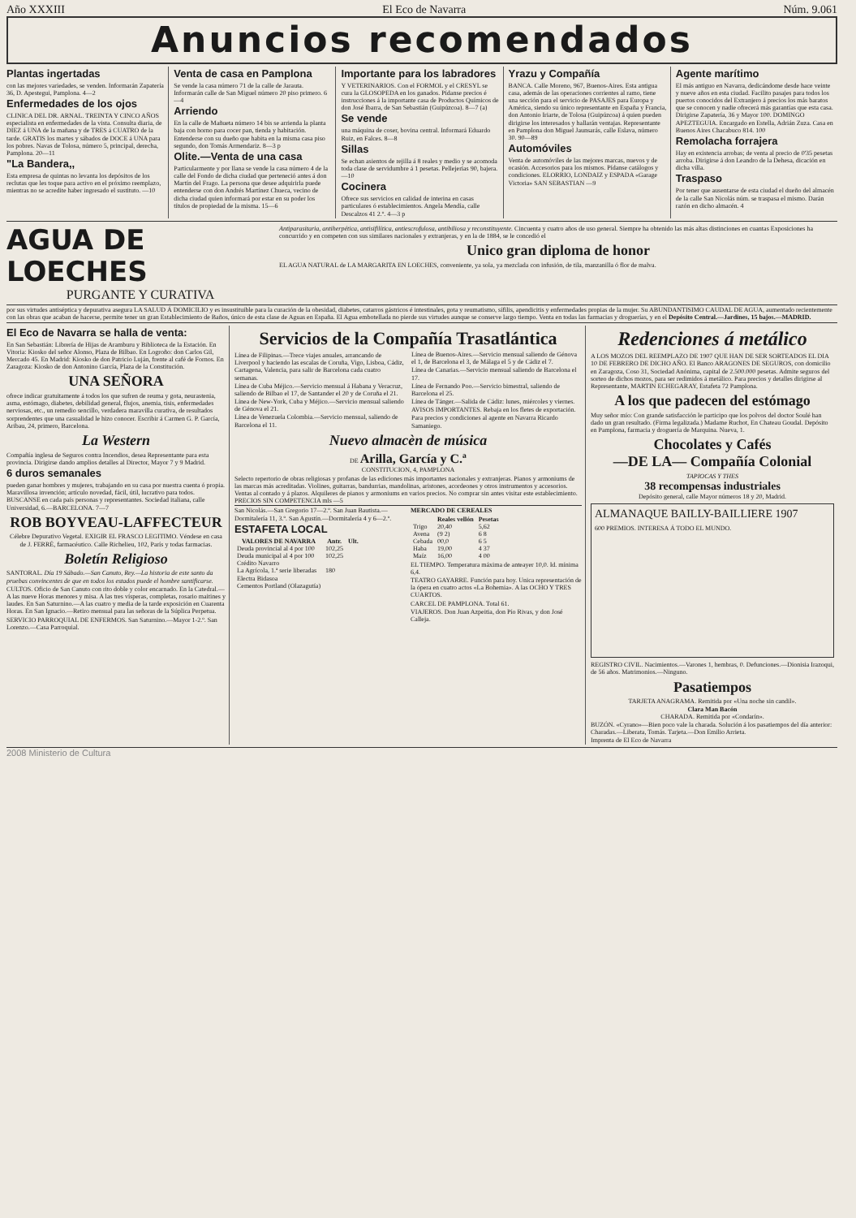Año XXXIII El Eco de Navarra Núm. 9.061
Anuncios recomendados
Plantas ingertadas
con las mejores variedades, se venden. Informarán Zapatería 36, D. Apestegui, Pamplona. 4—2
Enfermedades de los ojos
CLINICA DEL DR. ARNAL. TREINTA Y CINCO AÑOS especialista en enfermedades de la vista. Consulta diaria, de DIEZ á UNA de la mañana y de TRES á CUATRO de la tarde. GRATIS los martes y sábados de DOCE á UNA para los pobres. Navas de Tolosa, número 5, principal, derecha, Pamplona. 20—11
"La Bandera,,
Esta empresa de quintas no levanta los depósitos de los reclutas que les toque para activo en el próximo reemplazo, mientras no se acredite haber ingresado el sustituto. —10
Venta de casa en Pamplona
Se vende la casa número 71 de la calle de Jarauta. Informarán calle de San Miguel número 20 piso primero. 6—4
Arriendo
En la calle de Mañueta número 14 bis se arrienda la planta baja con horno para cocer pan, tienda y habitación. Entenderse con su dueño que habita en la misma casa piso segundo, don Tomás Armendariz. 8—3 p
Olite.—Venta de una casa
Particularmente y por llana se vende la casa número 4 de la calle del Fondo de dicha ciudad que perteneció antes á don Martín del Frago. La persona que desee adquirirla puede entenderse con don Andrés Martínez Chueca, vecino de dicha ciudad quien informará por estar en su poder los títulos de propiedad de la misma. 15—6
Importante para los labradores
Y VETERINARIOS. Con el FORMOL y el CRESYL se cura la GLOSOPEDA en los ganados. Pídanse precios é instrucciones á la importante casa de Productos Químicos de don José Ibarra, de San Sebastián (Guipúzcoa). 8—7 (a)
Se vende
una máquina de coser, bovina central. Informará Eduardo Ruiz, en Falces. 8—8
Sillas
Se echan asientos de rejilla á 8 reales y medio y se acomoda toda clase de servidumbre á 1 pesetas. Pellejerías 90, bajera. —10
Cocinera
Ofrece sus servicios en calidad de interina en casas particulares ó establecimientos. Angela Mendía, calle Descalzos 41 2.º. 4—3 p
Yrazu y Compañía
BANCA. Calle Moreno, 967, Buenos-Aires. Esta antigua casa, además de las operaciones corrientes al ramo, tiene una sección para el servicio de PASAJES para Europa y América, siendo su único representante en España y Francia, don Antonio Iriarte, de Tolosa (Guipúzcoa) á quien pueden dirigirse los interesados y hallarán ventajas. Representante en Pamplona don Miguel Jaunsarás, calle Eslava, número 30. 90—89
Automóviles
Venta de automóviles de las mejores marcas, nuevos y de ocasión. Accesorios para los mismos. Pídanse catálogos y condiciones. ELORRIO, LONDAIZ y ESPADA «Garage Victoria» SAN SEBASTIAN —9
Agente marítimo
El más antiguo en Navarra, dedicándome desde hace veinte y nueve años en esta ciudad. Facilito pasajes para todos los puertos conocidos del Extranjero á precios los más baratos que se conocen y nadie ofrecerá más garantías que esta casa. Dirigirse Zapatería, 36 y Mayor 100. DOMINGO APEZTEGUIA. Encargado en Estella, Adrián Zuza. Casa en Buenos Aires Chacabuco 814. 100
Remolacha forrajera
Hay en existencia arrobas; de venta al precio de 0'35 pesetas arroba. Dirigirse á don Leandro de la Dehesa, dicación en dicha villa.
Traspaso
Por tener que ausentarse de esta ciudad el dueño del almacén de la calle San Nicolás núm. se traspasa el mismo. Darán razón en dicho almacén. 4
AGUA DE LOECHES
PURGANTE Y CURATIVA
Antiparasitaria, antiherpética, antisifilítica, antiescrofulosa, antibiliosa y reconstituyente. Cincuenta y cuatro años de uso general. Siempre ha obtenido las más altas distinciones en cuantas Exposiciones ha concurrido y en competen con sus similares nacionales y extranjeras, y en la de 1884, se le concedió el
Unico gran diploma de honor
EL AGUA NATURAL de LA MARGARITA EN LOECHES, conveniente, ya sola, ya mezclada con infusión, de tila, manzanilla ó flor de malva.
por sus virtudes antiséptica y depurativa asegura LA SALUD Á DOMICILIO y es insustituible para la curación de la obesidad, diabetes, catarros gástricos é intestinales, gota y reumatismo, sífilis, apendicitis y enfermedades propias de la mujer. Su ABUNDANTISIMO CAUDAL DE AGUA, aumentado recientemente con las obras que acaban de hacerse, permite tener un gran Establecimiento de Baños, único de esta clase de Aguas en España. El Agua embotellada no pierde sus virtudes aunque se conserve largo tiempo. Venta en todas las farmacias y droguerías, y en el Depósito Central.—Jardines, 15 bajos.—MADRID.
El Eco de Navarra se halla de venta:
En San Sebastián: Librería de Hijas de Aramburu y Biblioteca de la Estación. En Vitoria: Kiosko del señor Alonso, Plaza de Bilbao. En Logroño: don Carlos Gil, Mercado 45. En Madrid: Kiosko de don Patricio Luján, frente al café de Fornos. En Zaragoza: Kiosko de don Antonino García, Plaza de la Constitución.
UNA SEÑORA
ofrece indicar gratuitamente á todos los que sufren de reuma y gota, neurastenia, asma, estómago, diabetes, debilidad general, flujos, anemia, tisis, enfermedades nerviosas, etc., un remedio sencillo, verdadera maravilla curativa, de resultados sorprendentes que una casualidad le hizo conocer. Escribir á Carmen G. P. García, Aribau, 24, primero, Barcelona.
La Western
Compañía inglesa de Seguros contra Incendios, desea Representante para esta provincia. Dirigirse dando amplios detalles al Director, Mayor 7 y 9 Madrid.
6 duros semanales
pueden ganar hombres y mujeres, trabajando en su casa por nuestra cuenta ó propia. Maravillosa invención; artículo novedad, fácil, útil, lucrativo para todos. BUSCANSE en cada país personas y representantes. Sociedad italiana, calle Universidad, 6.—BARCELONA. 7—7
ROB BOYVEAU-LAFFECTEUR
Célebre Depurativo Vegetal. EXIGIR EL FRASCO LEGITIMO. Véndese en casa de J. FERRÉ, farmacéutico. Calle Richelieu, 102, París y todas farmacias.
Boletín Religioso
SANTORAL. Día 19 Sábado.—San Canuto, Rey.—La historia de este santo da pruebas convincentes de que en todos los estados puede el hombre santificarse.
CULTOS. Oficio de San Canuto con rito doble y color encarnado. En la Catedral.—A las nueve Horas menores y misa. A las tres vísperas, completas, rosario maitines y laudes. En San Saturnino.—A las cuatro y media de la tarde exposición en Cuarenta Horas. En San Ignacio.—Retiro mensual para las señoras de la Súplica Perpetua.
SERVICIO PARROQUIAL DE ENFERMOS. San Saturnino.—Mayor 1-2.º. San Lorenzo.—Casa Parroquial.
Servicios de la Compañía Trasatlántica
Línea de Filipinas.—Trece viajes anuales, arrancando de Liverpool y haciendo las escalas de Coruña, Vigo, Lisboa, Cádiz, Cartagena, Valencia, para salir de Barcelona cada cuatro semanas.
Línea de Cuba Méjico.—Servicio mensual á Habana y Veracruz, saliendo de Bilbao el 17, de Santander el 20 y de Coruña el 21.
Línea de New-York, Cuba y Méjico.—Servicio mensual saliendo de Génova el 21.
Línea de Venezuela Colombia.—Servicio mensual, saliendo de Barcelona el 11.
Línea de Buenos-Aires.—Servicio mensual saliendo de Génova el 1, de Barcelona el 3, de Málaga el 5 y de Cádiz el 7.
Línea de Canarias.—Servicio mensual saliendo de Barcelona el 17.
Línea de Fernando Poo.—Servicio bimestral, saliendo de Barcelona el 25.
Línea de Tánger.—Salida de Cádiz: lunes, miércoles y viernes.
AVISOS IMPORTANTES. Rebaja en los fletes de exportación.
Para precios y condiciones al agente en Navarra Ricardo Samaniego.
Nuevo almacèn de música
DE Arilla, García y C.ª
CONSTITUCION, 4, PAMPLONA
Selecto repertorio de obras religiosas y profanas de las ediciones más importantes nacionales y extranjeras. Pianos y armoniums de las marcas más acreditadas. Violines, guitarras, bandurrias, mandolinas, aristones, acordeones y otros instrumentos y accesorios. Ventas al contado y á plazos. Alquileres de pianos y armoniums en varios precios. No comprar sin antes visitar este establecimiento. PRECIOS SIN COMPETENCIA mls —5
San Nicolás.—San Gregorio 17—2.º. San Juan Bautista.—Dormitalería 11, 3.º. San Agustín.—Dormitalería 4 y 6—2.º.
ESTAFETA LOCAL
| VALORES DE NAVARRA | Antr. | Ult. |
| --- | --- | --- |
| Deuda provincial al 4 por 100 | 102,25 | |
| Deuda municipal al 4 por 100 | 102,25 | |
| Crédito Navarro | | |
| La Agrícola, 1.ª serie liberadas | 180 | |
| Electra Bidasoa | | |
| Cementos Portland (Olazagutía) | | |
MERCADO DE CEREALES
| | Reales vellón | Pesetas |
| --- | --- | --- |
| Trigo | 20,40 | 5,62 |
| Avena | (9 2) | 6 8 |
| Cebada | 00,0 | 6 5 |
| Haba | 19,00 | 4 37 |
| Maíz | 16,00 | 4 00 |
EL TIEMPO. Temperatura máxima de anteayer 10,0. Id. mínima 6,4.
TEATRO GAYARRE. Función para hoy. Unica representación de la ópera en cuatro actos «La Bohemia». A las OCHO Y TRES CUARTOS.
CARCEL DE PAMPLONA. Total 61.
VIAJEROS. Don Juan Azpeitia, don Pío Rivas, y don José Calleja.
Redenciones á metálico
A LOS MOZOS DEL REEMPLAZO DE 1907 QUE HAN DE SER SORTEADOS EL DIA 10 DE FEBRERO DE DICHO AÑO. El Banco ARAGONES DE SEGUROS, con domicilio en Zaragoza, Coso 31, Sociedad Anónima, capital de 2.500.000 pesetas. Admite seguros del sorteo de dichos mozos, para ser redimidos á metálico. Para precios y detalles dirigirse al Representante, MARTIN ECHEGARAY, Estafeta 72 Pamplona.
A los que padecen del estómago
Muy señor mío: Con grande satisfacción le participo que los polvos del doctor Soulé han dado un gran resultado. (Firma legalizada.) Madame Ruchot, En Chateau Goudal. Depósito en Pamplona, farmacia y droguería de Marquina. Nueva, 1.
Chocolates y Cafés
—DE LA— Compañía Colonial
TAPIOCAS Y THES
38 recompensas industriales
Depósito general, calle Mayor números 18 y 20, Madrid.
ALMANAQUE BAILLY-BAILLIERE 1907
600 PREMIOS. INTERESA Á TODO EL MUNDO.
REGISTRO CIVIL. Nacimientos.—Varones 1, hembras, 0. Defunciones.—Dionisia Irazoqui, de 56 años. Matrimonios.—Ninguno.
Pasatiempos
TARJETA ANAGRAMA. Remitida por «Una noche sin candil».
Clara Man Bacón
CHARADA. Remitida por «Condarín».
BUZÓN. «Cyrano»—Bien poco vale la charada. Solución á los pasatiempos del día anterior: Charadas.—Liberata, Tomás. Tarjeta.—Don Emilio Arrieta.
Imprenta de El Eco de Navarra
2008 Ministerio de Cultura